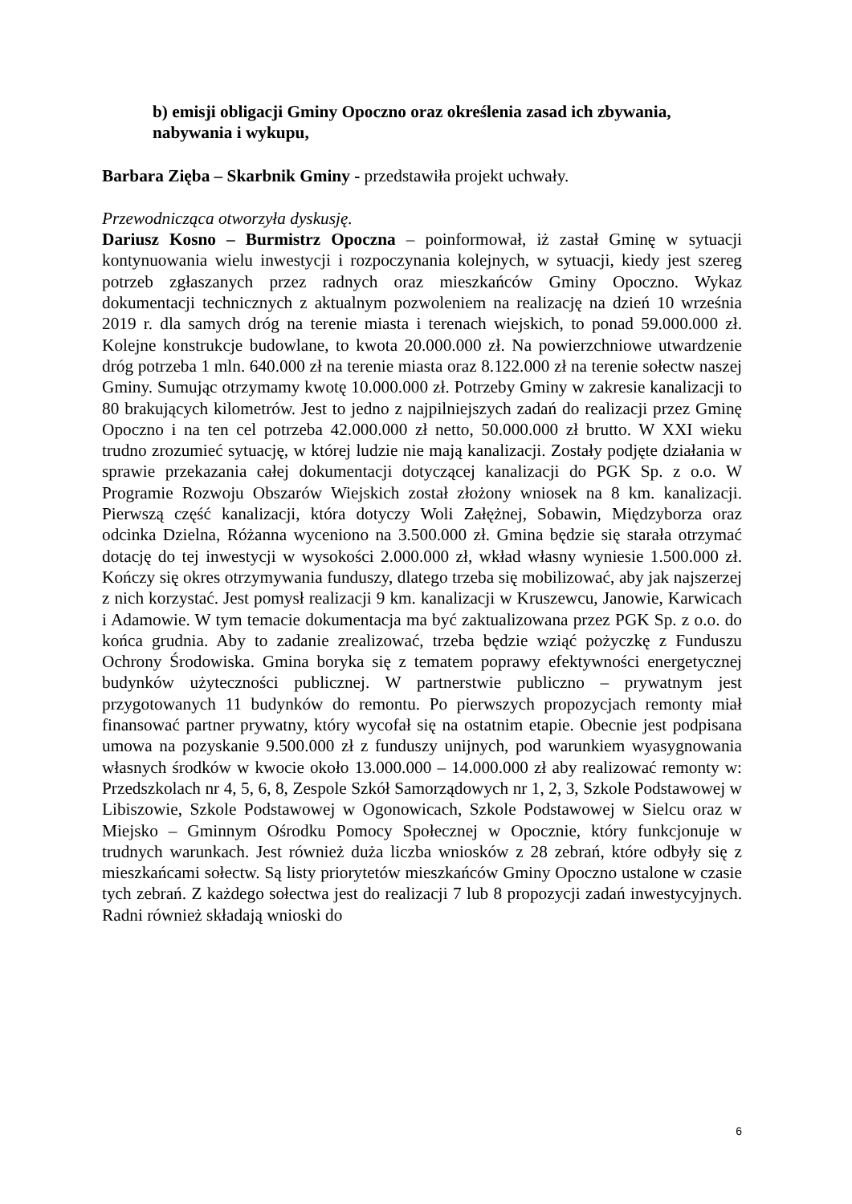b) emisji obligacji Gminy Opoczno oraz określenia zasad ich zbywania, nabywania i wykupu,
Barbara Zięba – Skarbnik Gminy - przedstawiła projekt uchwały.
Przewodnicząca otworzyła dyskusję.
Dariusz Kosno – Burmistrz Opoczna – poinformował, iż zastał Gminę w sytuacji kontynuowania wielu inwestycji i rozpoczynania kolejnych, w sytuacji, kiedy jest szereg potrzeb zgłaszanych przez radnych oraz mieszkańców Gminy Opoczno. Wykaz dokumentacji technicznych z aktualnym pozwoleniem na realizację na dzień 10 września 2019 r. dla samych dróg na terenie miasta i terenach wiejskich, to ponad 59.000.000 zł. Kolejne konstrukcje budowlane, to kwota 20.000.000 zł. Na powierzchniowe utwardzenie dróg potrzeba 1 mln. 640.000 zł na terenie miasta oraz 8.122.000 zł na terenie sołectw naszej Gminy. Sumując otrzymamy kwotę 10.000.000 zł. Potrzeby Gminy w zakresie kanalizacji to 80 brakujących kilometrów. Jest to jedno z najpilniejszych zadań do realizacji przez Gminę Opoczno i na ten cel potrzeba 42.000.000 zł netto, 50.000.000 zł brutto. W XXI wieku trudno zrozumieć sytuację, w której ludzie nie mają kanalizacji. Zostały podjęte działania w sprawie przekazania całej dokumentacji dotyczącej kanalizacji do PGK Sp. z o.o. W Programie Rozwoju Obszarów Wiejskich został złożony wniosek na 8 km. kanalizacji. Pierwszą część kanalizacji, która dotyczy Woli Załężnej, Sobawin, Międzyborza oraz odcinka Dzielna, Różanna wyceniono na 3.500.000 zł. Gmina będzie się starała otrzymać dotację do tej inwestycji w wysokości 2.000.000 zł, wkład własny wyniesie 1.500.000 zł. Kończy się okres otrzymywania funduszy, dlatego trzeba się mobilizować, aby jak najszerzej z nich korzystać. Jest pomysł realizacji 9 km. kanalizacji w Kruszewcu, Janowie, Karwicach i Adamowie. W tym temacie dokumentacja ma być zaktualizowana przez PGK Sp. z o.o. do końca grudnia. Aby to zadanie zrealizować, trzeba będzie wziąć pożyczkę z Funduszu Ochrony Środowiska. Gmina boryka się z tematem poprawy efektywności energetycznej budynków użyteczności publicznej. W partnerstwie publiczno – prywatnym jest przygotowanych 11 budynków do remontu. Po pierwszych propozycjach remonty miał finansować partner prywatny, który wycofał się na ostatnim etapie. Obecnie jest podpisana umowa na pozyskanie 9.500.000 zł z funduszy unijnych, pod warunkiem wyasygnowania własnych środków w kwocie około 13.000.000 – 14.000.000 zł aby realizować remonty w: Przedszkolach nr 4, 5, 6, 8, Zespole Szkół Samorządowych nr 1, 2, 3, Szkole Podstawowej w Libiszowie, Szkole Podstawowej w Ogonowicach, Szkole Podstawowej w Sielcu oraz w Miejsko – Gminnym Ośrodku Pomocy Społecznej w Opocznie, który funkcjonuje w trudnych warunkach. Jest również duża liczba wniosków z 28 zebrań, które odbyły się z mieszkańcami sołectw. Są listy priorytetów mieszkańców Gminy Opoczno ustalone w czasie tych zebrań. Z każdego sołectwa jest do realizacji 7 lub 8 propozycji zadań inwestycyjnych. Radni również składają wnioski do
6